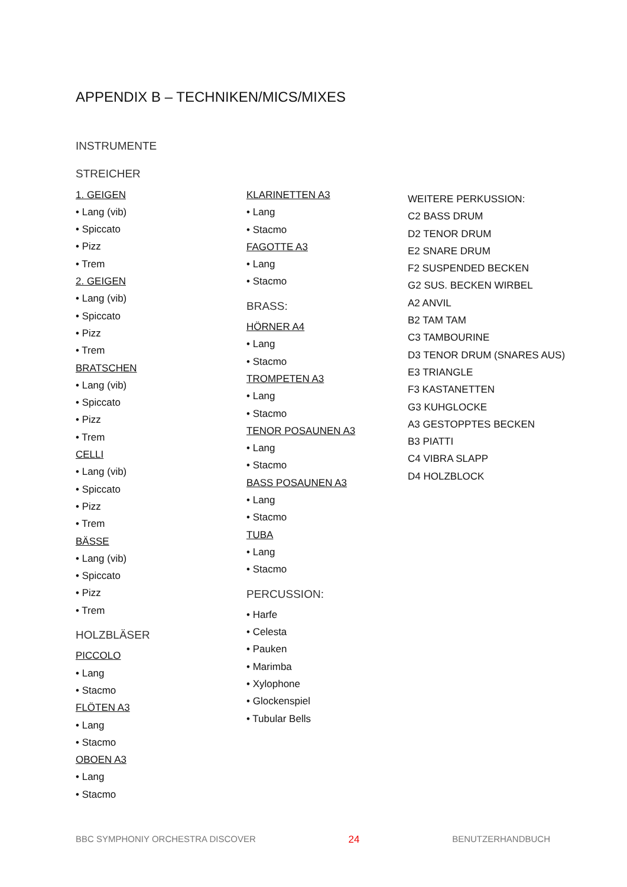APPENDIX B – TECHNIKEN/MICS/MIXES
INSTRUMENTE
STREICHER
1. GEIGEN
• Lang (vib)
• Spiccato
• Pizz
• Trem
2. GEIGEN
• Lang (vib)
• Spiccato
• Pizz
• Trem
BRATSCHEN
• Lang (vib)
• Spiccato
• Pizz
• Trem
CELLI
• Lang (vib)
• Spiccato
• Pizz
• Trem
BÄSSE
• Lang (vib)
• Spiccato
• Pizz
• Trem
HOLZBLÄSER
PICCOLO
• Lang
• Stacmo
FLÖTEN A3
• Lang
• Stacmo
OBOEN A3
• Lang
• Stacmo
KLARINETTEN A3
• Lang
• Stacmo
FAGOTTE A3
• Lang
• Stacmo
BRASS:
HÖRNER A4
• Lang
• Stacmo
TROMPETEN A3
• Lang
• Stacmo
TENOR POSAUNEN A3
• Lang
• Stacmo
BASS POSAUNEN A3
• Lang
• Stacmo
TUBA
• Lang
• Stacmo
PERCUSSION:
• Harfe
• Celesta
• Pauken
• Marimba
• Xylophone
• Glockenspiel
• Tubular Bells
WEITERE PERKUSSION:
C2 BASS DRUM
D2 TENOR DRUM
E2 SNARE DRUM
F2 SUSPENDED BECKEN
G2 SUS. BECKEN WIRBEL
A2 ANVIL
B2 TAM TAM
C3 TAMBOURINE
D3 TENOR DRUM (SNARES AUS)
E3 TRIANGLE
F3 KASTANETTEN
G3 KUHGLOCKE
A3 GESTOPPTES BECKEN
B3 PIATTI
C4 VIBRA SLAPP
D4 HOLZBLOCK
BBC SYMPHONIY ORCHESTRA DISCOVER 24 BENUTZERHANDBUCH